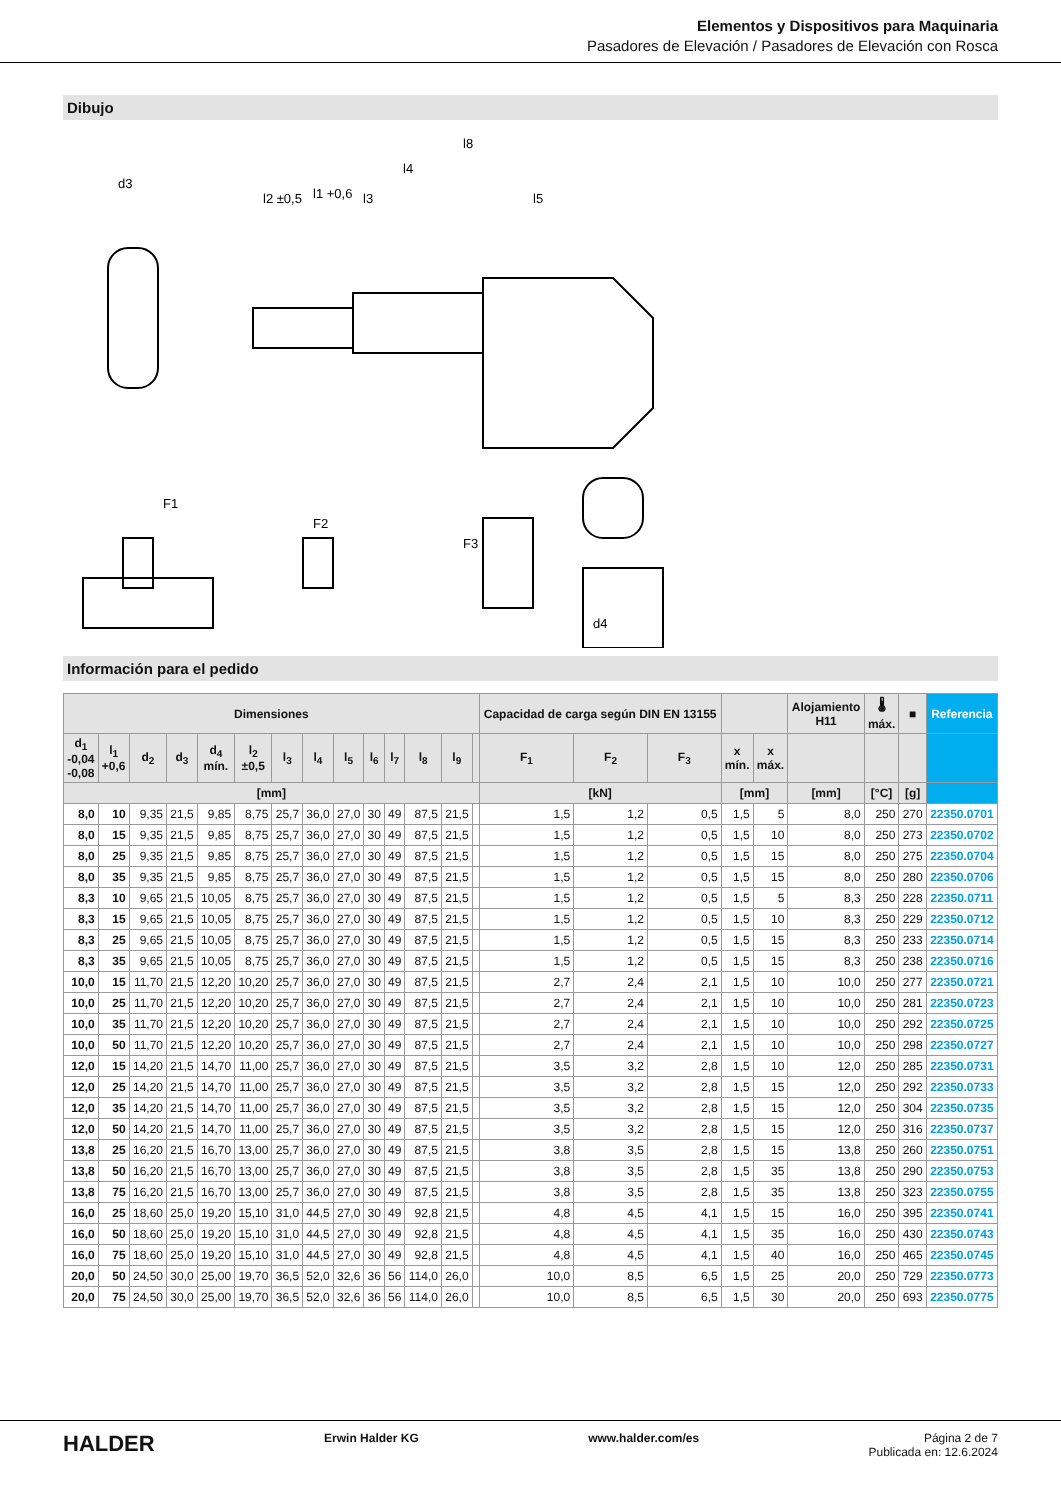Elementos y Dispositivos para Maquinaria
Pasadores de Elevación / Pasadores de Elevación con Rosca
Dibujo
d3
l8
l4
l3
l5
l2 ±0,5
l1 +0,6
F1
F2
F3
d4
Información para el pedido
| Dimensiones | | | | | | | | | | | | | | Capacidad de carga según DIN EN 13155 | | | | | Alojamiento H11 | 🌡 máx. | ■ | Referencia |
| --- | --- | --- | --- | --- | --- | --- | --- | --- | --- | --- | --- | --- | --- | --- | --- | --- | --- | --- | --- | --- | --- | --- |
| d<sub>1</sub> -0,04 -0,08 | l<sub>1</sub> +0,6 | d<sub>2</sub> | d<sub>3</sub> | d<sub>4</sub> mín. | l<sub>2</sub> ±0,5 | l<sub>3</sub> | l<sub>4</sub> | l<sub>5</sub> | l<sub>6</sub> | l<sub>7</sub> | l<sub>8</sub> | l<sub>9</sub> | | F<sub>1</sub> | F<sub>2</sub> | F<sub>3</sub> | x mín. | x máx. | | | | |
| [mm] | | | | | | | | | | | | | | [kN] | | | [mm] | | [mm] | [°C] | [g] | |
| 8,0 | 10 | 9,35 | 21,5 | 9,85 | 8,75 | 25,7 | 36,0 | 27,0 | 30 | 49 | 87,5 | 21,5 | | 1,5 | 1,2 | 0,5 | 1,5 | 5 | 8,0 | 250 | 270 | 22350.0701 |
| 8,0 | 15 | 9,35 | 21,5 | 9,85 | 8,75 | 25,7 | 36,0 | 27,0 | 30 | 49 | 87,5 | 21,5 | | 1,5 | 1,2 | 0,5 | 1,5 | 10 | 8,0 | 250 | 273 | 22350.0702 |
| 8,0 | 25 | 9,35 | 21,5 | 9,85 | 8,75 | 25,7 | 36,0 | 27,0 | 30 | 49 | 87,5 | 21,5 | | 1,5 | 1,2 | 0,5 | 1,5 | 15 | 8,0 | 250 | 275 | 22350.0704 |
| 8,0 | 35 | 9,35 | 21,5 | 9,85 | 8,75 | 25,7 | 36,0 | 27,0 | 30 | 49 | 87,5 | 21,5 | | 1,5 | 1,2 | 0,5 | 1,5 | 15 | 8,0 | 250 | 280 | 22350.0706 |
| 8,3 | 10 | 9,65 | 21,5 | 10,05 | 8,75 | 25,7 | 36,0 | 27,0 | 30 | 49 | 87,5 | 21,5 | | 1,5 | 1,2 | 0,5 | 1,5 | 5 | 8,3 | 250 | 228 | 22350.0711 |
| 8,3 | 15 | 9,65 | 21,5 | 10,05 | 8,75 | 25,7 | 36,0 | 27,0 | 30 | 49 | 87,5 | 21,5 | | 1,5 | 1,2 | 0,5 | 1,5 | 10 | 8,3 | 250 | 229 | 22350.0712 |
| 8,3 | 25 | 9,65 | 21,5 | 10,05 | 8,75 | 25,7 | 36,0 | 27,0 | 30 | 49 | 87,5 | 21,5 | | 1,5 | 1,2 | 0,5 | 1,5 | 15 | 8,3 | 250 | 233 | 22350.0714 |
| 8,3 | 35 | 9,65 | 21,5 | 10,05 | 8,75 | 25,7 | 36,0 | 27,0 | 30 | 49 | 87,5 | 21,5 | | 1,5 | 1,2 | 0,5 | 1,5 | 15 | 8,3 | 250 | 238 | 22350.0716 |
| 10,0 | 15 | 11,70 | 21,5 | 12,20 | 10,20 | 25,7 | 36,0 | 27,0 | 30 | 49 | 87,5 | 21,5 | | 2,7 | 2,4 | 2,1 | 1,5 | 10 | 10,0 | 250 | 277 | 22350.0721 |
| 10,0 | 25 | 11,70 | 21,5 | 12,20 | 10,20 | 25,7 | 36,0 | 27,0 | 30 | 49 | 87,5 | 21,5 | | 2,7 | 2,4 | 2,1 | 1,5 | 10 | 10,0 | 250 | 281 | 22350.0723 |
| 10,0 | 35 | 11,70 | 21,5 | 12,20 | 10,20 | 25,7 | 36,0 | 27,0 | 30 | 49 | 87,5 | 21,5 | | 2,7 | 2,4 | 2,1 | 1,5 | 10 | 10,0 | 250 | 292 | 22350.0725 |
| 10,0 | 50 | 11,70 | 21,5 | 12,20 | 10,20 | 25,7 | 36,0 | 27,0 | 30 | 49 | 87,5 | 21,5 | | 2,7 | 2,4 | 2,1 | 1,5 | 10 | 10,0 | 250 | 298 | 22350.0727 |
| 12,0 | 15 | 14,20 | 21,5 | 14,70 | 11,00 | 25,7 | 36,0 | 27,0 | 30 | 49 | 87,5 | 21,5 | | 3,5 | 3,2 | 2,8 | 1,5 | 10 | 12,0 | 250 | 285 | 22350.0731 |
| 12,0 | 25 | 14,20 | 21,5 | 14,70 | 11,00 | 25,7 | 36,0 | 27,0 | 30 | 49 | 87,5 | 21,5 | | 3,5 | 3,2 | 2,8 | 1,5 | 15 | 12,0 | 250 | 292 | 22350.0733 |
| 12,0 | 35 | 14,20 | 21,5 | 14,70 | 11,00 | 25,7 | 36,0 | 27,0 | 30 | 49 | 87,5 | 21,5 | | 3,5 | 3,2 | 2,8 | 1,5 | 15 | 12,0 | 250 | 304 | 22350.0735 |
| 12,0 | 50 | 14,20 | 21,5 | 14,70 | 11,00 | 25,7 | 36,0 | 27,0 | 30 | 49 | 87,5 | 21,5 | | 3,5 | 3,2 | 2,8 | 1,5 | 15 | 12,0 | 250 | 316 | 22350.0737 |
| 13,8 | 25 | 16,20 | 21,5 | 16,70 | 13,00 | 25,7 | 36,0 | 27,0 | 30 | 49 | 87,5 | 21,5 | | 3,8 | 3,5 | 2,8 | 1,5 | 15 | 13,8 | 250 | 260 | 22350.0751 |
| 13,8 | 50 | 16,20 | 21,5 | 16,70 | 13,00 | 25,7 | 36,0 | 27,0 | 30 | 49 | 87,5 | 21,5 | | 3,8 | 3,5 | 2,8 | 1,5 | 35 | 13,8 | 250 | 290 | 22350.0753 |
| 13,8 | 75 | 16,20 | 21,5 | 16,70 | 13,00 | 25,7 | 36,0 | 27,0 | 30 | 49 | 87,5 | 21,5 | | 3,8 | 3,5 | 2,8 | 1,5 | 35 | 13,8 | 250 | 323 | 22350.0755 |
| 16,0 | 25 | 18,60 | 25,0 | 19,20 | 15,10 | 31,0 | 44,5 | 27,0 | 30 | 49 | 92,8 | 21,5 | | 4,8 | 4,5 | 4,1 | 1,5 | 15 | 16,0 | 250 | 395 | 22350.0741 |
| 16,0 | 50 | 18,60 | 25,0 | 19,20 | 15,10 | 31,0 | 44,5 | 27,0 | 30 | 49 | 92,8 | 21,5 | | 4,8 | 4,5 | 4,1 | 1,5 | 35 | 16,0 | 250 | 430 | 22350.0743 |
| 16,0 | 75 | 18,60 | 25,0 | 19,20 | 15,10 | 31,0 | 44,5 | 27,0 | 30 | 49 | 92,8 | 21,5 | | 4,8 | 4,5 | 4,1 | 1,5 | 40 | 16,0 | 250 | 465 | 22350.0745 |
| 20,0 | 50 | 24,50 | 30,0 | 25,00 | 19,70 | 36,5 | 52,0 | 32,6 | 36 | 56 | 114,0 | 26,0 | | 10,0 | 8,5 | 6,5 | 1,5 | 25 | 20,0 | 250 | 729 | 22350.0773 |
| 20,0 | 75 | 24,50 | 30,0 | 25,00 | 19,70 | 36,5 | 52,0 | 32,6 | 36 | 56 | 114,0 | 26,0 | | 10,0 | 8,5 | 6,5 | 1,5 | 30 | 20,0 | 250 | 693 | 22350.0775 |
HALDER
Erwin Halder KG www.halder.com/es Página 2 de 7
Publicada en: 12.6.2024